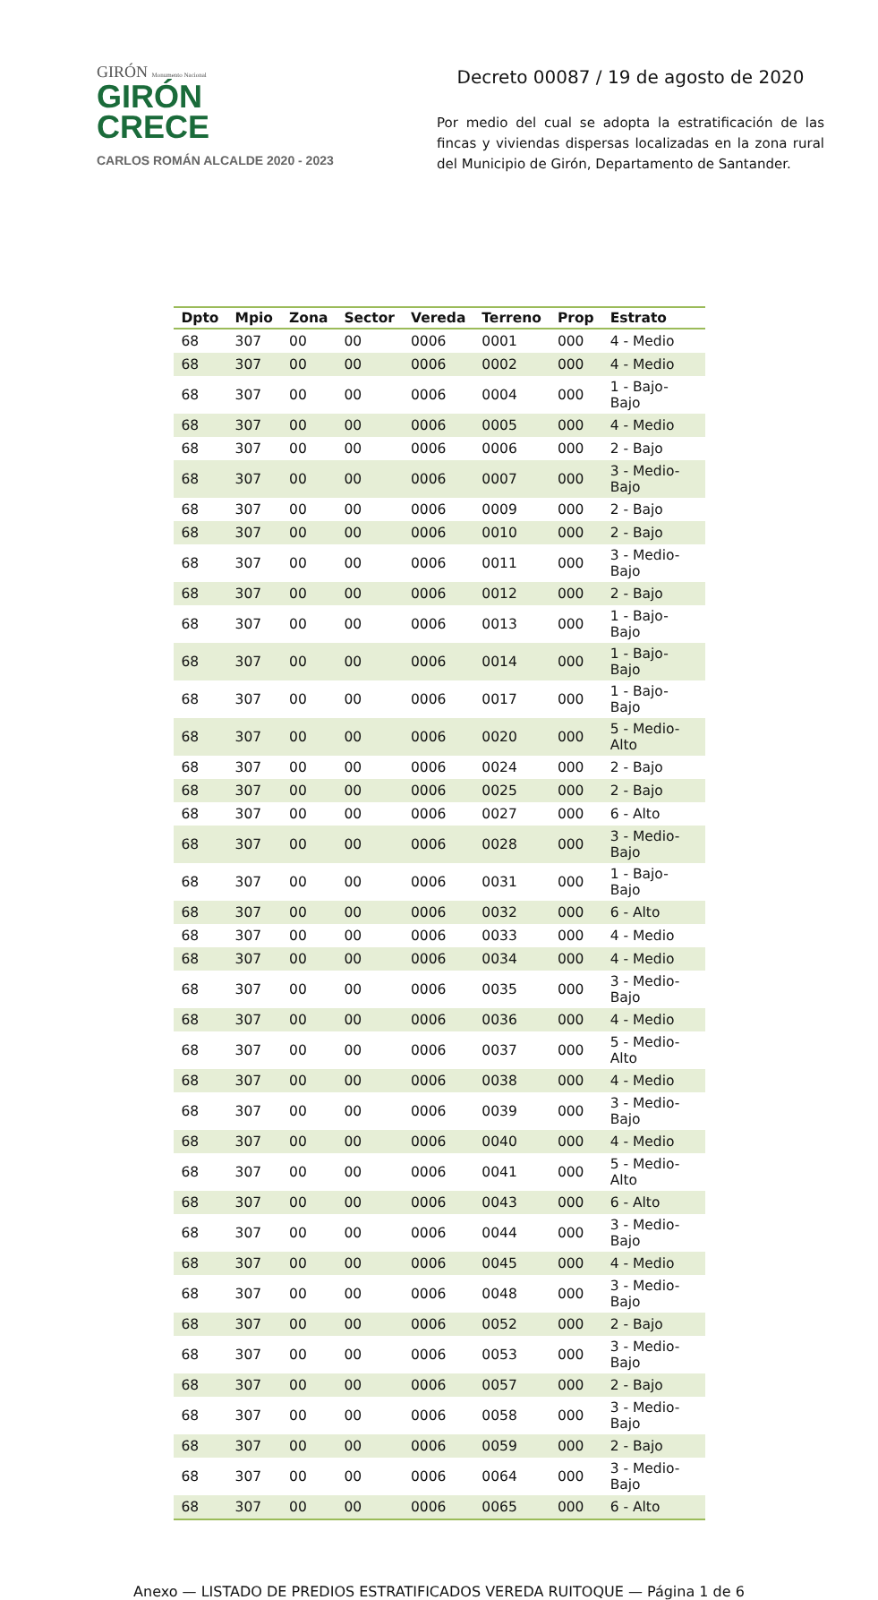GIRÓN Monumento Nacional
GIRÓN
CRECE
CARLOS ROMÁN ALCALDE 2020 - 2023
Decreto 00087 / 19 de agosto de 2020
Por medio del cual se adopta la estratificación de las fincas y viviendas dispersas localizadas en la zona rural del Municipio de Girón, Departamento de Santander.
| Dpto | Mpio | Zona | Sector | Vereda | Terreno | Prop | Estrato |
| --- | --- | --- | --- | --- | --- | --- | --- |
| 68 | 307 | 00 | 00 | 0006 | 0001 | 000 | 4 - Medio |
| 68 | 307 | 00 | 00 | 0006 | 0002 | 000 | 4 - Medio |
| 68 | 307 | 00 | 00 | 0006 | 0004 | 000 | 1 - Bajo-Bajo |
| 68 | 307 | 00 | 00 | 0006 | 0005 | 000 | 4 - Medio |
| 68 | 307 | 00 | 00 | 0006 | 0006 | 000 | 2 - Bajo |
| 68 | 307 | 00 | 00 | 0006 | 0007 | 000 | 3 - Medio-Bajo |
| 68 | 307 | 00 | 00 | 0006 | 0009 | 000 | 2 - Bajo |
| 68 | 307 | 00 | 00 | 0006 | 0010 | 000 | 2 - Bajo |
| 68 | 307 | 00 | 00 | 0006 | 0011 | 000 | 3 - Medio-Bajo |
| 68 | 307 | 00 | 00 | 0006 | 0012 | 000 | 2 - Bajo |
| 68 | 307 | 00 | 00 | 0006 | 0013 | 000 | 1 - Bajo-Bajo |
| 68 | 307 | 00 | 00 | 0006 | 0014 | 000 | 1 - Bajo-Bajo |
| 68 | 307 | 00 | 00 | 0006 | 0017 | 000 | 1 - Bajo-Bajo |
| 68 | 307 | 00 | 00 | 0006 | 0020 | 000 | 5 - Medio-Alto |
| 68 | 307 | 00 | 00 | 0006 | 0024 | 000 | 2 - Bajo |
| 68 | 307 | 00 | 00 | 0006 | 0025 | 000 | 2 - Bajo |
| 68 | 307 | 00 | 00 | 0006 | 0027 | 000 | 6 - Alto |
| 68 | 307 | 00 | 00 | 0006 | 0028 | 000 | 3 - Medio-Bajo |
| 68 | 307 | 00 | 00 | 0006 | 0031 | 000 | 1 - Bajo-Bajo |
| 68 | 307 | 00 | 00 | 0006 | 0032 | 000 | 6 - Alto |
| 68 | 307 | 00 | 00 | 0006 | 0033 | 000 | 4 - Medio |
| 68 | 307 | 00 | 00 | 0006 | 0034 | 000 | 4 - Medio |
| 68 | 307 | 00 | 00 | 0006 | 0035 | 000 | 3 - Medio-Bajo |
| 68 | 307 | 00 | 00 | 0006 | 0036 | 000 | 4 - Medio |
| 68 | 307 | 00 | 00 | 0006 | 0037 | 000 | 5 - Medio-Alto |
| 68 | 307 | 00 | 00 | 0006 | 0038 | 000 | 4 - Medio |
| 68 | 307 | 00 | 00 | 0006 | 0039 | 000 | 3 - Medio-Bajo |
| 68 | 307 | 00 | 00 | 0006 | 0040 | 000 | 4 - Medio |
| 68 | 307 | 00 | 00 | 0006 | 0041 | 000 | 5 - Medio-Alto |
| 68 | 307 | 00 | 00 | 0006 | 0043 | 000 | 6 - Alto |
| 68 | 307 | 00 | 00 | 0006 | 0044 | 000 | 3 - Medio-Bajo |
| 68 | 307 | 00 | 00 | 0006 | 0045 | 000 | 4 - Medio |
| 68 | 307 | 00 | 00 | 0006 | 0048 | 000 | 3 - Medio-Bajo |
| 68 | 307 | 00 | 00 | 0006 | 0052 | 000 | 2 - Bajo |
| 68 | 307 | 00 | 00 | 0006 | 0053 | 000 | 3 - Medio-Bajo |
| 68 | 307 | 00 | 00 | 0006 | 0057 | 000 | 2 - Bajo |
| 68 | 307 | 00 | 00 | 0006 | 0058 | 000 | 3 - Medio-Bajo |
| 68 | 307 | 00 | 00 | 0006 | 0059 | 000 | 2 - Bajo |
| 68 | 307 | 00 | 00 | 0006 | 0064 | 000 | 3 - Medio-Bajo |
| 68 | 307 | 00 | 00 | 0006 | 0065 | 000 | 6 - Alto |
Anexo — LISTADO DE PREDIOS ESTRATIFICADOS VEREDA RUITOQUE — Página 1 de 6